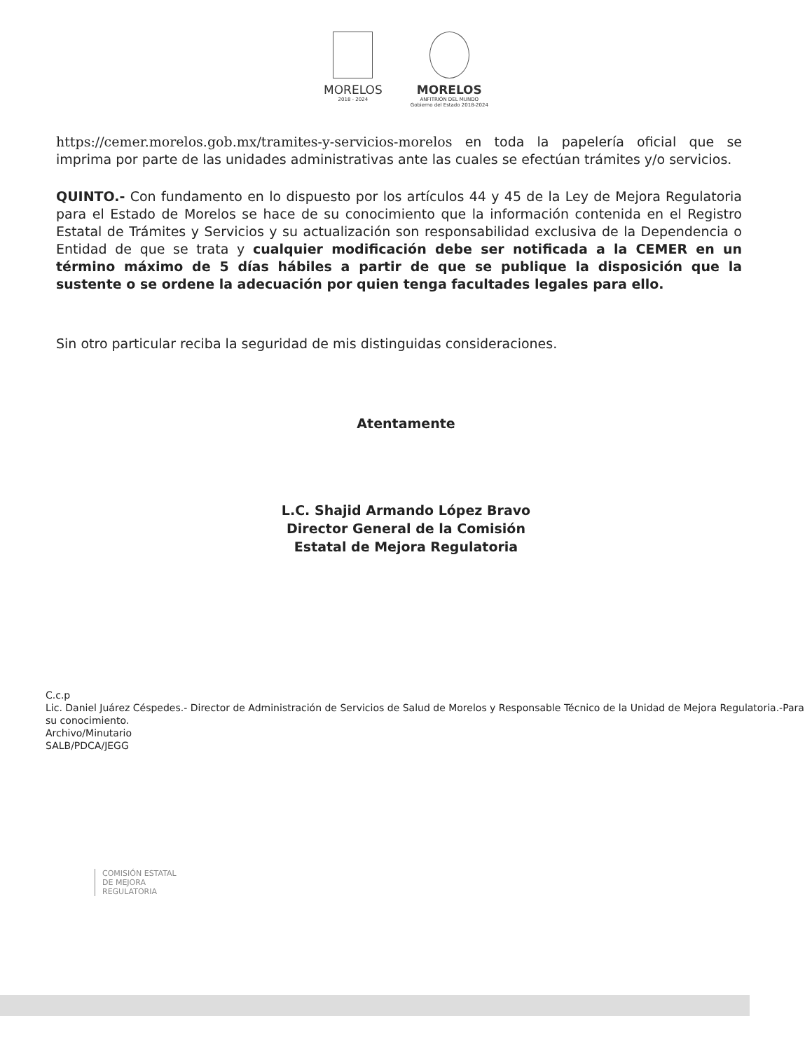MORELOS
2018 - 2024
MORELOS
ANFITRIÓN DEL MUNDO
Gobierno del Estado 2018-2024
https://cemer.morelos.gob.mx/tramites-y-servicios-morelos en toda la papelería oficial que se imprima por parte de las unidades administrativas ante las cuales se efectúan trámites y/o servicios.
QUINTO.- Con fundamento en lo dispuesto por los artículos 44 y 45 de la Ley de Mejora Regulatoria para el Estado de Morelos se hace de su conocimiento que la información contenida en el Registro Estatal de Trámites y Servicios y su actualización son responsabilidad exclusiva de la Dependencia o Entidad de que se trata y cualquier modificación debe ser notificada a la CEMER en un término máximo de 5 días hábiles a partir de que se publique la disposición que la sustente o se ordene la adecuación por quien tenga facultades legales para ello.
Sin otro particular reciba la seguridad de mis distinguidas consideraciones.
Atentamente
L.C. Shajid Armando López Bravo
Director General de la Comisión
Estatal de Mejora Regulatoria
C.c.p
Lic. Daniel Juárez Céspedes.- Director de Administración de Servicios de Salud de Morelos y Responsable Técnico de la Unidad de Mejora Regulatoria.-Para su conocimiento.
Archivo/Minutario
SALB/PDCA/JEGG
COMISIÓN ESTATAL
DE MEJORA
REGULATORIA